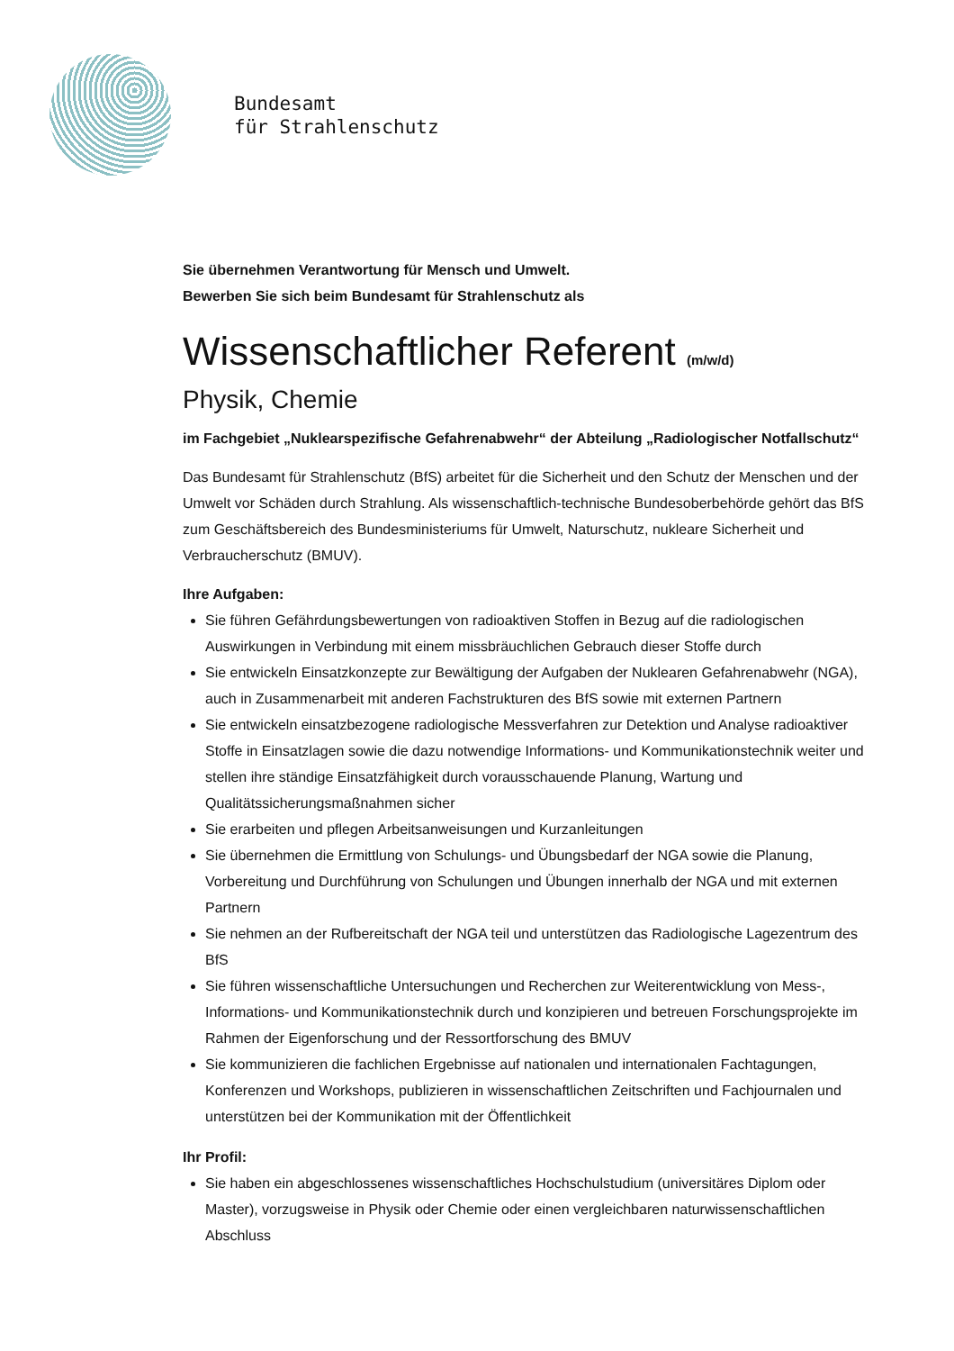Bundesamt
für Strahlenschutz
Sie übernehmen Verantwortung für Mensch und Umwelt.
Bewerben Sie sich beim Bundesamt für Strahlenschutz als
Wissenschaftlicher Referent (m/w/d)
Physik, Chemie
im Fachgebiet „Nuklearspezifische Gefahrenabwehr“ der Abteilung „Radiologischer Notfallschutz“
Das Bundesamt für Strahlenschutz (BfS) arbeitet für die Sicherheit und den Schutz der Menschen und der Umwelt vor Schäden durch Strahlung. Als wissenschaftlich-technische Bundesoberbehörde gehört das BfS zum Geschäftsbereich des Bundesministeriums für Umwelt, Naturschutz, nukleare Sicherheit und Verbraucherschutz (BMUV).
Ihre Aufgaben:
Sie führen Gefährdungsbewertungen von radioaktiven Stoffen in Bezug auf die radiologischen Auswirkungen in Verbindung mit einem missbräuchlichen Gebrauch dieser Stoffe durch
Sie entwickeln Einsatzkonzepte zur Bewältigung der Aufgaben der Nuklearen Gefahrenabwehr (NGA), auch in Zusammenarbeit mit anderen Fachstrukturen des BfS sowie mit externen Partnern
Sie entwickeln einsatzbezogene radiologische Messverfahren zur Detektion und Analyse radioaktiver Stoffe in Einsatzlagen sowie die dazu notwendige Informations- und Kommunikationstechnik weiter und stellen ihre ständige Einsatzfähigkeit durch vorausschauende Planung, Wartung und Qualitätssicherungsmaßnahmen sicher
Sie erarbeiten und pflegen Arbeitsanweisungen und Kurzanleitungen
Sie übernehmen die Ermittlung von Schulungs- und Übungsbedarf der NGA sowie die Planung, Vorbereitung und Durchführung von Schulungen und Übungen innerhalb der NGA und mit externen Partnern
Sie nehmen an der Rufbereitschaft der NGA teil und unterstützen das Radiologische Lagezentrum des BfS
Sie führen wissenschaftliche Untersuchungen und Recherchen zur Weiterentwicklung von Mess-, Informations- und Kommunikationstechnik durch und konzipieren und betreuen Forschungsprojekte im Rahmen der Eigenforschung und der Ressortforschung des BMUV
Sie kommunizieren die fachlichen Ergebnisse auf nationalen und internationalen Fachtagungen, Konferenzen und Workshops, publizieren in wissenschaftlichen Zeitschriften und Fachjournalen und unterstützen bei der Kommunikation mit der Öffentlichkeit
Ihr Profil:
Sie haben ein abgeschlossenes wissenschaftliches Hochschulstudium (universitäres Diplom oder Master), vorzugsweise in Physik oder Chemie oder einen vergleichbaren naturwissenschaftlichen Abschluss